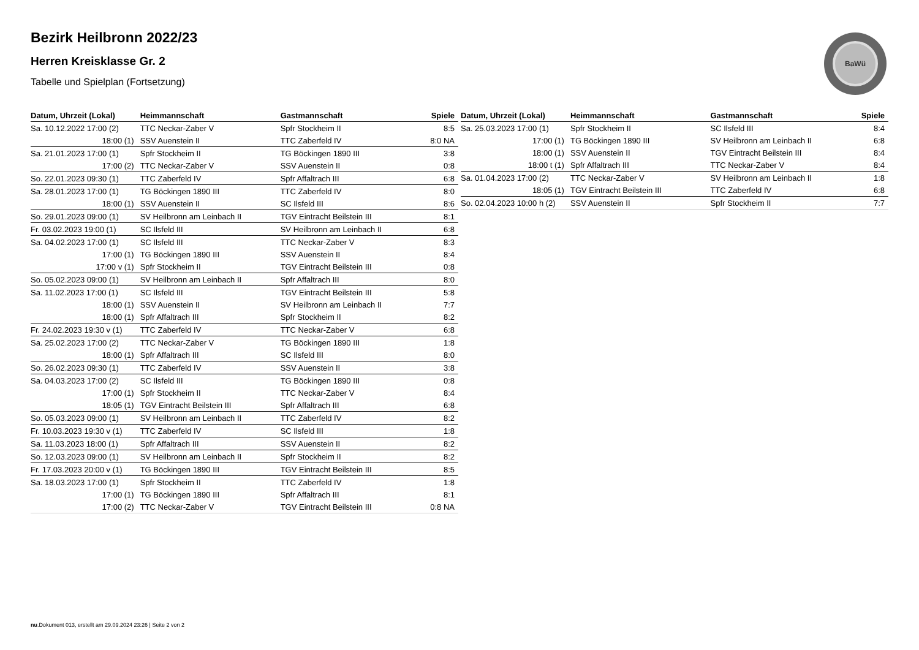BaWü
Bezirk Heilbronn 2022/23
Herren Kreisklasse Gr. 2
Tabelle und Spielplan (Fortsetzung)
| Datum, Uhrzeit (Lokal) | Heimmannschaft | Gastmannschaft | Spiele |
| --- | --- | --- | --- |
| Sa. 10.12.2022 17:00 (2) | TTC Neckar-Zaber V | Spfr Stockheim II | 8:5 |
| 18:00 (1) | SSV Auenstein II | TTC Zaberfeld IV | 8:0 NA |
| Sa. 21.01.2023 17:00 (1) | Spfr Stockheim II | TG Böckingen 1890 III | 3:8 |
| 17:00 (2) | TTC Neckar-Zaber V | SSV Auenstein II | 0:8 |
| So. 22.01.2023 09:30 (1) | TTC Zaberfeld IV | Spfr Affaltrach III | 6:8 |
| Sa. 28.01.2023 17:00 (1) | TG Böckingen 1890 III | TTC Zaberfeld IV | 8:0 |
| 18:00 (1) | SSV Auenstein II | SC Ilsfeld III | 8:6 |
| So. 29.01.2023 09:00 (1) | SV Heilbronn am Leinbach II | TGV Eintracht Beilstein III | 8:1 |
| Fr. 03.02.2023 19:00 (1) | SC Ilsfeld III | SV Heilbronn am Leinbach II | 6:8 |
| Sa. 04.02.2023 17:00 (1) | SC Ilsfeld III | TTC Neckar-Zaber V | 8:3 |
| 17:00 (1) | TG Böckingen 1890 III | SSV Auenstein II | 8:4 |
| 17:00 v (1) | Spfr Stockheim II | TGV Eintracht Beilstein III | 0:8 |
| So. 05.02.2023 09:00 (1) | SV Heilbronn am Leinbach II | Spfr Affaltrach III | 8:0 |
| Sa. 11.02.2023 17:00 (1) | SC Ilsfeld III | TGV Eintracht Beilstein III | 5:8 |
| 18:00 (1) | SSV Auenstein II | SV Heilbronn am Leinbach II | 7:7 |
| 18:00 (1) | Spfr Affaltrach III | Spfr Stockheim II | 8:2 |
| Fr. 24.02.2023 19:30 v (1) | TTC Zaberfeld IV | TTC Neckar-Zaber V | 6:8 |
| Sa. 25.02.2023 17:00 (2) | TTC Neckar-Zaber V | TG Böckingen 1890 III | 1:8 |
| 18:00 (1) | Spfr Affaltrach III | SC Ilsfeld III | 8:0 |
| So. 26.02.2023 09:30 (1) | TTC Zaberfeld IV | SSV Auenstein II | 3:8 |
| Sa. 04.03.2023 17:00 (2) | SC Ilsfeld III | TG Böckingen 1890 III | 0:8 |
| 17:00 (1) | Spfr Stockheim II | TTC Neckar-Zaber V | 8:4 |
| 18:05 (1) | TGV Eintracht Beilstein III | Spfr Affaltrach III | 6:8 |
| So. 05.03.2023 09:00 (1) | SV Heilbronn am Leinbach II | TTC Zaberfeld IV | 8:2 |
| Fr. 10.03.2023 19:30 v (1) | TTC Zaberfeld IV | SC Ilsfeld III | 1:8 |
| Sa. 11.03.2023 18:00 (1) | Spfr Affaltrach III | SSV Auenstein II | 8:2 |
| So. 12.03.2023 09:00 (1) | SV Heilbronn am Leinbach II | Spfr Stockheim II | 8:2 |
| Fr. 17.03.2023 20:00 v (1) | TG Böckingen 1890 III | TGV Eintracht Beilstein III | 8:5 |
| Sa. 18.03.2023 17:00 (1) | Spfr Stockheim II | TTC Zaberfeld IV | 1:8 |
| 17:00 (1) | TG Böckingen 1890 III | Spfr Affaltrach III | 8:1 |
| 17:00 (2) | TTC Neckar-Zaber V | TGV Eintracht Beilstein III | 0:8 NA |
| Datum, Uhrzeit (Lokal) | Heimmannschaft | Gastmannschaft | Spiele |
| --- | --- | --- | --- |
| Sa. 25.03.2023 17:00 (1) | Spfr Stockheim II | SC Ilsfeld III | 8:4 |
| 17:00 (1) | TG Böckingen 1890 III | SV Heilbronn am Leinbach II | 6:8 |
| 18:00 (1) | SSV Auenstein II | TGV Eintracht Beilstein III | 8:4 |
| 18:00 t (1) | Spfr Affaltrach III | TTC Neckar-Zaber V | 8:4 |
| Sa. 01.04.2023 17:00 (2) | TTC Neckar-Zaber V | SV Heilbronn am Leinbach II | 1:8 |
| 18:05 (1) | TGV Eintracht Beilstein III | TTC Zaberfeld IV | 6:8 |
| So. 02.04.2023 10:00 h (2) | SSV Auenstein II | Spfr Stockheim II | 7:7 |
nu.Dokument 013, erstellt am 29.09.2024 23:26 | Seite 2 von 2